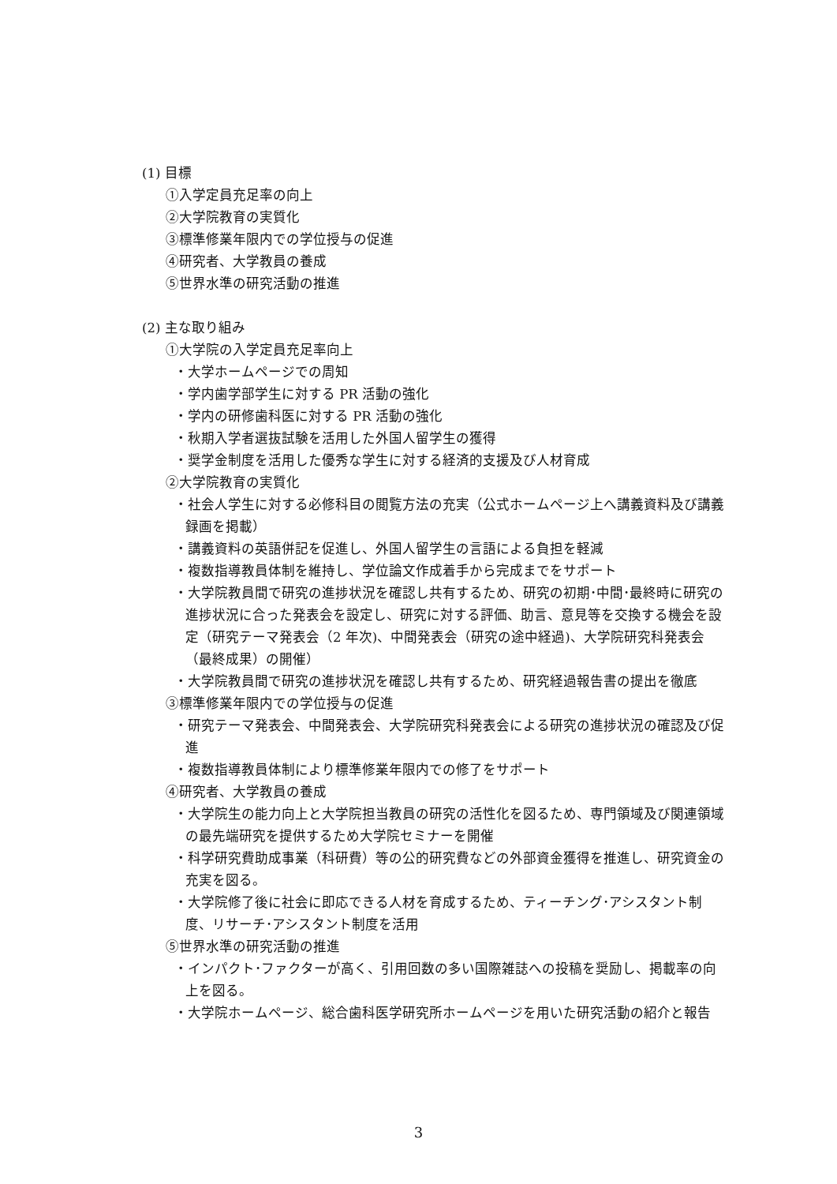(1) 目標
①入学定員充足率の向上
②大学院教育の実質化
③標準修業年限内での学位授与の促進
④研究者、大学教員の養成
⑤世界水準の研究活動の推進
(2) 主な取り組み
①大学院の入学定員充足率向上
・大学ホームページでの周知
・学内歯学部学生に対する PR 活動の強化
・学内の研修歯科医に対する PR 活動の強化
・秋期入学者選抜試験を活用した外国人留学生の獲得
・奨学金制度を活用した優秀な学生に対する経済的支援及び人材育成
②大学院教育の実質化
・社会人学生に対する必修科目の閲覧方法の充実（公式ホームページ上へ講義資料及び講義録画を掲載）
・講義資料の英語併記を促進し、外国人留学生の言語による負担を軽減
・複数指導教員体制を維持し、学位論文作成着手から完成までをサポート
・大学院教員間で研究の進捗状況を確認し共有するため、研究の初期･中間･最終時に研究の進捗状況に合った発表会を設定し、研究に対する評価、助言、意見等を交換する機会を設定（研究テーマ発表会（2 年次)、中間発表会（研究の途中経過)、大学院研究科発表会（最終成果）の開催）
・大学院教員間で研究の進捗状況を確認し共有するため、研究経過報告書の提出を徹底
③標準修業年限内での学位授与の促進
・研究テーマ発表会、中間発表会、大学院研究科発表会による研究の進捗状況の確認及び促進
・複数指導教員体制により標準修業年限内での修了をサポート
④研究者、大学教員の養成
・大学院生の能力向上と大学院担当教員の研究の活性化を図るため、専門領域及び関連領域の最先端研究を提供するため大学院セミナーを開催
・科学研究費助成事業（科研費）等の公的研究費などの外部資金獲得を推進し、研究資金の充実を図る。
・大学院修了後に社会に即応できる人材を育成するため、ティーチング･アシスタント制度、リサーチ･アシスタント制度を活用
⑤世界水準の研究活動の推進
・インパクト･ファクターが高く、引用回数の多い国際雑誌への投稿を奨励し、掲載率の向上を図る。
・大学院ホームページ、総合歯科医学研究所ホームページを用いた研究活動の紹介と報告
3